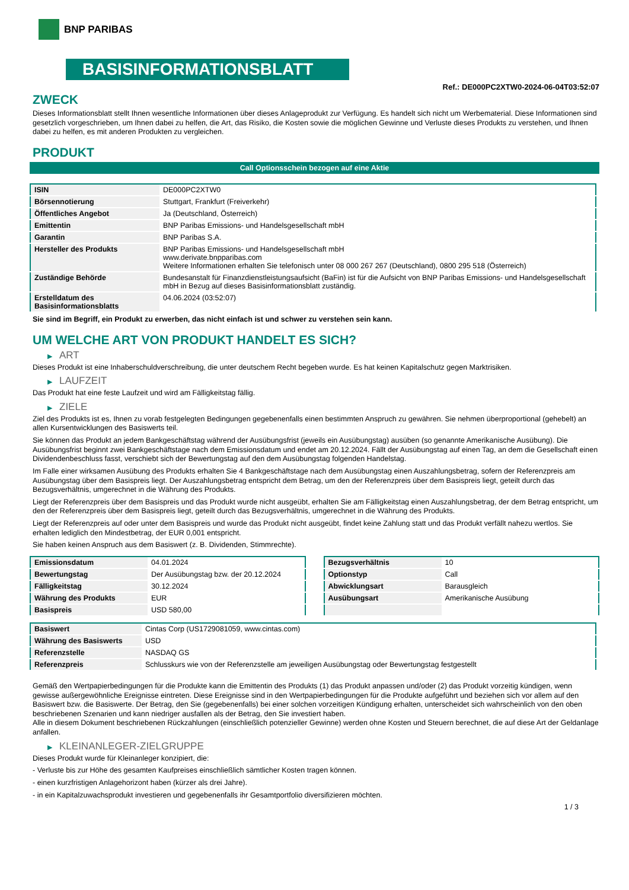BNP PARIBAS
BASISINFORMATIONSBLATT
Ref.: DE000PC2XTW0-2024-06-04T03:52:07
ZWECK
Dieses Informationsblatt stellt Ihnen wesentliche Informationen über dieses Anlageprodukt zur Verfügung. Es handelt sich nicht um Werbematerial. Diese Informationen sind gesetzlich vorgeschrieben, um Ihnen dabei zu helfen, die Art, das Risiko, die Kosten sowie die möglichen Gewinne und Verluste dieses Produkts zu verstehen, und Ihnen dabei zu helfen, es mit anderen Produkten zu vergleichen.
PRODUKT
Call Optionsschein bezogen auf eine Aktie
| ISIN | DE000PC2XTW0 |
| Börsennotierung | Stuttgart, Frankfurt (Freiverkehr) |
| Öffentliches Angebot | Ja (Deutschland, Österreich) |
| Emittentin | BNP Paribas Emissions- und Handelsgesellschaft mbH |
| Garantin | BNP Paribas S.A. |
| Hersteller des Produkts | BNP Paribas Emissions- und Handelsgesellschaft mbH www.derivate.bnpparibas.com Weitere Informationen erhalten Sie telefonisch unter 08 000 267 267 (Deutschland), 0800 295 518 (Österreich) |
| Zuständige Behörde | Bundesanstalt für Finanzdienstleistungsaufsicht (BaFin) ist für die Aufsicht von BNP Paribas Emissions- und Handelsgesellschaft mbH in Bezug auf dieses Basisinformationsblatt zuständig. |
| Erstelldatum des Basisinformationsblatts | 04.06.2024 (03:52:07) |
Sie sind im Begriff, ein Produkt zu erwerben, das nicht einfach ist und schwer zu verstehen sein kann.
UM WELCHE ART VON PRODUKT HANDELT ES SICH?
▶ ART
Dieses Produkt ist eine Inhaberschuldverschreibung, die unter deutschem Recht begeben wurde. Es hat keinen Kapitalschutz gegen Marktrisiken.
▶ LAUFZEIT
Das Produkt hat eine feste Laufzeit und wird am Fälligkeitstag fällig.
▶ ZIELE
Ziel des Produkts ist es, Ihnen zu vorab festgelegten Bedingungen gegebenenfalls einen bestimmten Anspruch zu gewähren. Sie nehmen überproportional (gehebelt) an allen Kursentwicklungen des Basiswerts teil.
Sie können das Produkt an jedem Bankgeschäftstag während der Ausübungsfrist (jeweils ein Ausübungstag) ausüben (so genannte Amerikanische Ausübung). Die Ausübungsfrist beginnt zwei Bankgeschäftstage nach dem Emissionsdatum und endet am 20.12.2024. Fällt der Ausübungstag auf einen Tag, an dem die Gesellschaft einen Dividendenbeschluss fasst, verschiebt sich der Bewertungstag auf den dem Ausübungstag folgenden Handelstag.
Im Falle einer wirksamen Ausübung des Produkts erhalten Sie 4 Bankgeschäftstage nach dem Ausübungstag einen Auszahlungsbetrag, sofern der Referenzpreis am Ausübungstag über dem Basispreis liegt. Der Auszahlungsbetrag entspricht dem Betrag, um den der Referenzpreis über dem Basispreis liegt, geteilt durch das Bezugsverhältnis, umgerechnet in die Währung des Produkts.
Liegt der Referenzpreis über dem Basispreis und das Produkt wurde nicht ausgeübt, erhalten Sie am Fälligkeitstag einen Auszahlungsbetrag, der dem Betrag entspricht, um den der Referenzpreis über dem Basispreis liegt, geteilt durch das Bezugsverhältnis, umgerechnet in die Währung des Produkts.
Liegt der Referenzpreis auf oder unter dem Basispreis und wurde das Produkt nicht ausgeübt, findet keine Zahlung statt und das Produkt verfällt nahezu wertlos. Sie erhalten lediglich den Mindestbetrag, der EUR 0,001 entspricht.
Sie haben keinen Anspruch aus dem Basiswert (z. B. Dividenden, Stimmrechte).
| Emissionsdatum | 04.01.2024 |
| Bewertungstag | Der Ausübungstag bzw. der 20.12.2024 |
| Fälligkeitstag | 30.12.2024 |
| Währung des Produkts | EUR |
| Basispreis | USD 580,00 |
| Bezugsverhältnis | 10 |
| Optionstyp | Call |
| Abwicklungsart | Barausgleich |
| Ausübungsart | Amerikanische Ausübung |
| Basiswert | Cintas Corp (US1729081059, www.cintas.com) |
| Währung des Basiswerts | USD |
| Referenzstelle | NASDAQ GS |
| Referenzpreis | Schlusskurs wie von der Referenzstelle am jeweiligen Ausübungstag oder Bewertungstag festgestellt |
Gemäß den Wertpapierbedingungen für die Produkte kann die Emittentin des Produkts (1) das Produkt anpassen und/oder (2) das Produkt vorzeitig kündigen, wenn gewisse außergewöhnliche Ereignisse eintreten. Diese Ereignisse sind in den Wertpapierbedingungen für die Produkte aufgeführt und beziehen sich vor allem auf den Basiswert bzw. die Basiswerte. Der Betrag, den Sie (gegebenenfalls) bei einer solchen vorzeitigen Kündigung erhalten, unterscheidet sich wahrscheinlich von den oben beschriebenen Szenarien und kann niedriger ausfallen als der Betrag, den Sie investiert haben.
Alle in diesem Dokument beschriebenen Rückzahlungen (einschließlich potenzieller Gewinne) werden ohne Kosten und Steuern berechnet, die auf diese Art der Geldanlage anfallen.
▶ KLEINANLEGER-ZIELGRUPPE
Dieses Produkt wurde für Kleinanleger konzipiert, die:
- Verluste bis zur Höhe des gesamten Kaufpreises einschließlich sämtlicher Kosten tragen können.
- einen kurzfristigen Anlagehorizont haben (kürzer als drei Jahre).
- in ein Kapitalzuwachsprodukt investieren und gegebenenfalls ihr Gesamtportfolio diversifizieren möchten.
1 / 3